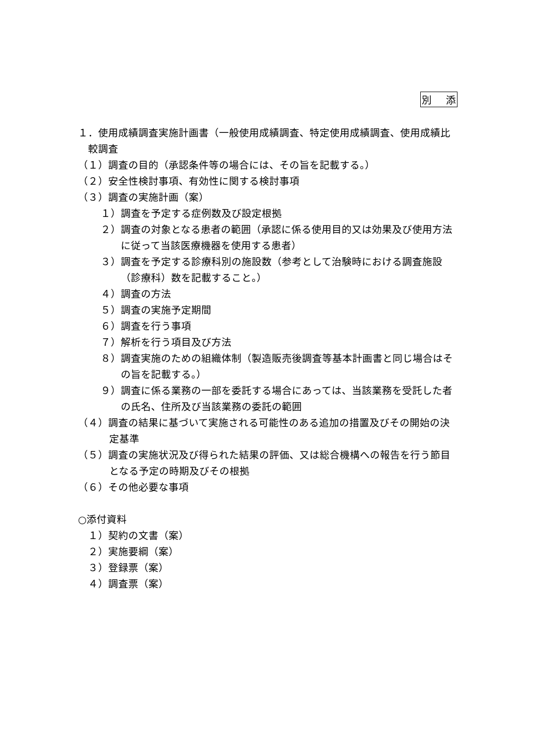別添
１．使用成績調査実施計画書（一般使用成績調査、特定使用成績調査、使用成績比較調査
（１）調査の目的（承認条件等の場合には、その旨を記載する。）
（２）安全性検討事項、有効性に関する検討事項
（３）調査の実施計画（案）
１）調査を予定する症例数及び設定根拠
２）調査の対象となる患者の範囲（承認に係る使用目的又は効果及び使用方法に従って当該医療機器を使用する患者）
３）調査を予定する診療科別の施設数（参考として治験時における調査施設（診療科）数を記載すること。）
４）調査の方法
５）調査の実施予定期間
６）調査を行う事項
７）解析を行う項目及び方法
８）調査実施のための組織体制（製造販売後調査等基本計画書と同じ場合はその旨を記載する。）
９）調査に係る業務の一部を委託する場合にあっては、当該業務を受託した者の氏名、住所及び当該業務の委託の範囲
（４）調査の結果に基づいて実施される可能性のある追加の措置及びその開始の決定基準
（５）調査の実施状況及び得られた結果の評価、又は総合機構への報告を行う節目となる予定の時期及びその根拠
（６）その他必要な事項
○添付資料
１）契約の文書（案）
２）実施要綱（案）
３）登録票（案）
４）調査票（案）